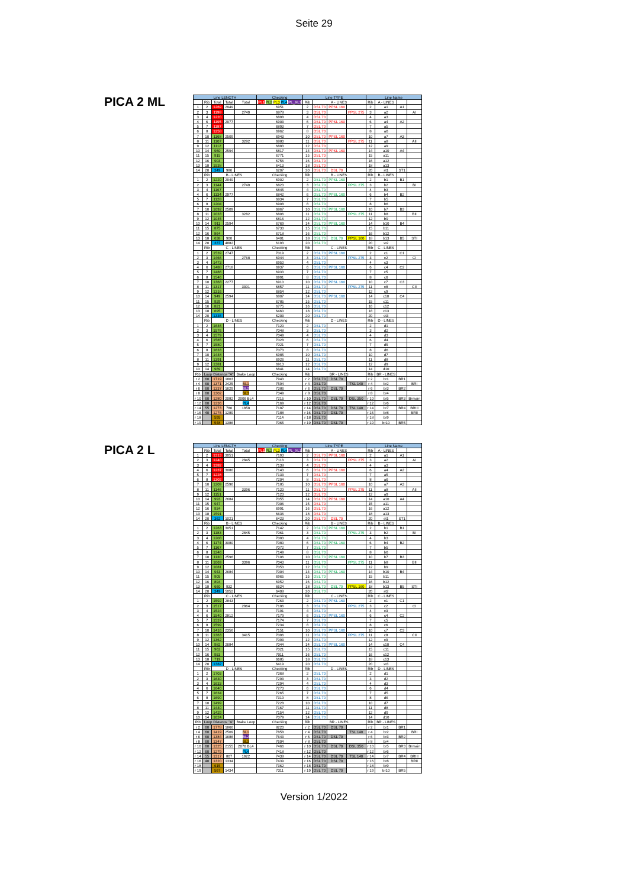Seite 29
PICA 2 ML
| Line LENGTH | | | | | Checking | Line TYPE | | | | Line Name | | | |
| --- | --- | --- | --- | --- | --- | --- | --- | --- | --- | --- | --- | --- | --- |
| | Rib | Total | Total | Total | PL1 PL2 PL3 PL4 PL_XL1 | Rib | A - LINES | | | Rib | A - LINES | | |
| 1 | 2 | 1269 | 2949 | | 6951 | 2 | DSL 70 | PPSL 160 | | 2 | a1 | A1 | |
| 2 | 3 | 1198 | | 2749 | 6878 | 3 | DSL 70 | | PPSL 275 | 3 | a2 | | AI |
| 3 | 4 | 1220 | | | 6898 | 4 | DSL 70 | | | 4 | a3 | | |
| 4 | 6 | 1195 | 2977 | | 6903 | 6 | DSL 70 | PPSL 160 | | 6 | a4 | A2 | |
| 5 | 7 | 1187 | | | 6893 | 7 | DSL 70 | | | 7 | a5 | | |
| 6 | 8 | 1258 | | | 6962 | 8 | DSL 70 | | | 8 | a6 | | |
| 7 | 10 | 1168 | 2509 | | 6943 | 10 | DSL 70 | PPSL 160 | | 10 | a7 | A3 | |
| 8 | 11 | 1107 | | 3282 | 6880 | 11 | DSL 70 | | PPSL 275 | 11 | a8 | | AII |
| 9 | 12 | 1112 | | | 6883 | 12 | DSL 70 | | | 12 | a9 | | |
| 10 | 14 | 960 | 2594 | | 6817 | 14 | DSL 70 | PPSL 160 | | 14 | a10 | A4 | |
| 11 | 15 | 915 | | | 6771 | 15 | DSL 70 | | | 15 | a11 | | |
| 12 | 16 | 903 | | | 6756 | 16 | DSL 70 | | | 16 | a12 | | |
| 13 | 18 | 1538 | | | 6413 | 18 | DSL 70 | | | 18 | a13 | | |
| 14 | 20 | 349 | 986 | | 6207 | 20 | DSL 70 | DSL 70 | | 20 | st1 | ST1 | |
| | Rib | B - LINES | | | Checking | Rib | B - LINES | | | Rib | B - LINES | | |
| 1 | 2 | 1220 | 2949 | | 6902 | 2 | DSL 70 | PPSL 160 | | 2 | b1 | B1 | |
| 2 | 3 | 1144 | | 2749 | 6823 | 3 | DSL 70 | | PPSL 275 | 3 | b2 | | BI |
| 3 | 4 | 1167 | | | 6845 | 4 | DSL 70 | | | 4 | b3 | | |
| 4 | 6 | 1134 | 2977 | | 6842 | 6 | DSL 70 | PPSL 160 | | 6 | b4 | B2 | |
| 5 | 7 | 1128 | | | 6834 | 7 | DSL 70 | | | 7 | b5 | | |
| 6 | 8 | 1204 | | | 6908 | 8 | DSL 70 | | | 8 | b6 | | |
| 7 | 10 | 1092 | 2509 | | 6867 | 10 | DSL 70 | PPSL 160 | | 10 | b7 | B3 | |
| 8 | 11 | 1033 | | 3282 | 6806 | 11 | DSL 70 | | PPSL 275 | 11 | b8 | | BII |
| 9 | 12 | 1045 | | | 6816 | 12 | DSL 70 | | | 12 | b9 | | |
| 10 | 14 | 911 | 2594 | | 6769 | 14 | DSL 70 | PPSL 160 | | 14 | b10 | B4 | |
| 11 | 15 | 875 | | | 6730 | 15 | DSL 70 | | | 15 | b11 | | |
| 12 | 16 | 864 | | | 6718 | 16 | DSL 70 | | | 16 | b12 | | |
| 13 | 18 | 638 | 900 | | 6401 | 18 | DSL 70 | DSL 70 | PPSL 160 | 18 | b13 | B5 | STI |
| 14 | 20 | 337 | 4882 | | 6193 | 20 | DSL 70 | | | 20 | st2 | | |
| | Rib | C - LINES | | | Checking | Rib | C - LINES | | | Rib | C - LINES | | |
| 1 | 2 | 1539 | 2747 | | 7019 | 2 | DSL 70 | PPSL 160 | | 2 | c1 | C1 | |
| 2 | 3 | 1466 | | 2768 | 6944 | 3 | DSL 70 | | PPSL 275 | 3 | c2 | | CI |
| 3 | 4 | 1473 | | | 6950 | 4 | DSL 70 | | | 4 | c3 | | |
| 4 | 6 | 1488 | 2718 | | 6937 | 6 | DSL 70 | PPSL 160 | | 6 | c4 | C2 | |
| 5 | 7 | 1486 | | | 6933 | 7 | DSL 70 | | | 7 | c5 | | |
| 6 | 8 | 1546 | | | 6991 | 8 | DSL 70 | | | 8 | c6 | | |
| 7 | 10 | 1368 | 2277 | | 6910 | 10 | DSL 70 | PPSL 160 | | 10 | c7 | C3 | |
| 8 | 11 | 1317 | | 3301 | 6857 | 11 | DSL 70 | | PPSL 275 | 11 | c8 | | CII |
| 9 | 12 | 1316 | | | 6854 | 12 | DSL 70 | | | 12 | c9 | | |
| 10 | 14 | 949 | 2594 | | 6807 | 14 | DSL 70 | PPSL 160 | | 14 | c10 | C4 | |
| 11 | 15 | 929 | | | 6785 | 15 | DSL 70 | | | 15 | c11 | | |
| 12 | 16 | 821 | | | 6775 | 16 | DSL 70 | | | 16 | c12 | | |
| 13 | 18 | 695 | | | 6460 | 18 | DSL 70 | | | 18 | c13 | | |
| 14 | 20 | 1336 | | | 6203 | 20 | DSL 70 | | | 20 | st3 | | |
| | Rib | D - LINES | | | Checking | Rib | D - LINES | | | Rib | D - LINES | | |
| 1 | 2 | 1646 | | | 7120 | 2 | DSL 70 | | | 2 | d1 | | |
| 2 | 3 | 1576 | | | 7048 | 3 | DSL 70 | | | 3 | d2 | | |
| 3 | 4 | 1579 | | | 7049 | 4 | DSL 70 | | | 4 | d3 | | |
| 4 | 6 | 1585 | | | 7028 | 6 | DSL 70 | | | 6 | d4 | | |
| 5 | 7 | 1580 | | | 7021 | 7 | DSL 70 | | | 7 | d5 | | |
| 6 | 8 | 1633 | | | 7073 | 8 | DSL 70 | | | 8 | d6 | | |
| 7 | 10 | 1448 | | | 6985 | 10 | DSL 70 | | | 10 | d7 | | |
| 8 | 11 | 1391 | | | 6926 | 11 | DSL 70 | | | 11 | d8 | | |
| 9 | 12 | 1381 | | | 6913 | 12 | DSL 70 | | | 12 | d9 | | |
| 10 | 14 | 989 | | | 6841 | 14 | DSL 70 | | | 14 | d10 | | |
| Rib | Loop Distance "A" | | | Brake Loop | Checking | Rib | BR - LINES | | | Rib | BR - LINES | | |
| r 2 | 60 | 1719 | 1803 | | 7943 | r 2 | DSL 70 | DSL 70 | | r 2 | br1 | BR1 | |
| r 4 | 60 | 1371 | 2425 | BL1 | 7594 | r 4 | DSL 70 | | TSL 140 | r 4 | br2 | | BRI |
| r 6 | 60 | 1337 | 1629 | BL2 | 7386 | r 6 | DSL 70 | DSL 70 | | r 6 | br3 | BR2 | |
| r 8 | 60 | 1302 | | BL3 | 7349 | r 8 | DSL 70 | | | r 8 | br4 | | |
| r 10 | 60 | 1280 | 2082 | 2006 BL4 | 7215 | r 10 | DSL 70 | DSL 70 | DSL 350 | r 10 | br5 | BR3 | Brmain |
| r 12 | 60 | 1236 | | PL4 | 7169 | r 12 | DSL 70 | | | r 12 | br6 | | |
| r 14 | 55 | 1273 | 780 | 1858 | 7187 | r 14 | DSL 70 | DSL 70 | TSL 140 | r 14 | br7 | BR4 | BRIII |
| r 16 | 40 | 1276 | 1289 | | 7188 | r 16 | DSL 70 | DSL 70 | | r 16 | br8 | | BRII |
| r 18 | | 595 | | | 7114 | r 18 | DSL 70 | | | r 18 | br9 | | |
| r 19 | | 548 | 1386 | | 7065 | r 19 | DSL 70 | DSL 70 | | r 19 | br10 | BR5 | |
PICA 2 L
| Line LENGTH | | | | | Checking | Line TYPE | | | | Line Name | | | |
| --- | --- | --- | --- | --- | --- | --- | --- | --- | --- | --- | --- | --- | --- |
| | Rib | Total | Total | Total | PL1 PL2 PL3 PL4 PL_XL1 | Rib | A - LINES | | | Rib | A - LINES | | |
| 1 | 2 | 1313 | 3051 | | 7193 | 2 | DSL 70 | PPSL 160 | | 2 | a1 | A1 | |
| 2 | 3 | 1240 | | 2845 | 7118 | 3 | DSL 70 | | PPSL 275 | 3 | a2 | | AI |
| 3 | 4 | 1282 | | | 7138 | 4 | DSL 70 | | | 4 | a3 | | |
| 4 | 6 | 1237 | 3080 | | 7143 | 6 | DSL 70 | PPSL 160 | | 6 | a4 | A2 | |
| 5 | 7 | 1228 | | | 7133 | 7 | DSL 70 | | | 7 | a5 | | |
| 6 | 8 | 1302 | | | 7204 | 8 | DSL 70 | | | 8 | a6 | | |
| 7 | 10 | 1209 | 2596 | | 7185 | 10 | DSL 70 | PPSL 160 | | 10 | a7 | A3 | |
| 8 | 11 | 1146 | | 3396 | 7120 | 11 | DSL 70 | | PPSL 275 | 11 | a8 | | AII |
| 9 | 12 | 1151 | | | 7123 | 12 | DSL 70 | | | 12 | a9 | | |
| 10 | 14 | 993 | 2684 | | 7055 | 14 | DSL 70 | PPSL 160 | | 14 | a10 | A4 | |
| 11 | 15 | 947 | | | 7006 | 15 | DSL 70 | | | 15 | a11 | | |
| 12 | 16 | 934 | | | 6991 | 16 | DSL 70 | | | 16 | a12 | | |
| 13 | 18 | 1591 | | | 6636 | 18 | DSL 70 | | | 18 | a13 | | |
| 14 | 20 | 362 | 1021 | | 6423 | 20 | DSL 70 | DSL 70 | | 20 | st1 | ST1 | |
| | Rib | B - LINES | | | Checking | Rib | B - LINES | | | Rib | B - LINES | | |
| 1 | 2 | 1263 | 3051 | | 7142 | 2 | DSL 70 | PPSL 160 | | 2 | b1 | B1 | |
| 2 | 3 | 1183 | | 2845 | 7061 | 3 | DSL 70 | | PPSL 275 | 3 | b2 | | BI |
| 3 | 4 | 1208 | | | 7083 | 4 | DSL 70 | | | 4 | b3 | | |
| 4 | 6 | 1174 | 3080 | | 7080 | 6 | DSL 70 | PPSL 160 | | 6 | b4 | B2 | |
| 5 | 7 | 1167 | | | 7072 | 7 | DSL 70 | | | 7 | b5 | | |
| 6 | 8 | 1246 | | | 7149 | 8 | DSL 70 | | | 8 | b6 | | |
| 7 | 10 | 1130 | 2596 | | 7106 | 10 | DSL 70 | PPSL 160 | | 10 | b7 | B3 | |
| 8 | 11 | 1069 | | 3396 | 7043 | 11 | DSL 70 | | PPSL 275 | 11 | b8 | | BII |
| 9 | 12 | 1081 | | | 7053 | 12 | DSL 70 | | | 12 | b9 | | |
| 10 | 14 | 943 | 2684 | | 7004 | 14 | DSL 70 | PPSL 160 | | 14 | b10 | B4 | |
| 11 | 15 | 905 | | | 6965 | 15 | DSL 70 | | | 15 | b11 | | |
| 12 | 16 | 894 | | | 6952 | 16 | DSL 70 | | | 16 | b12 | | |
| 13 | 18 | 660 | 932 | | 6624 | 18 | DSL 70 | DSL 70 | PPSL 160 | 18 | b13 | B5 | STI |
| 14 | 20 | 349 | 5052 | | 6408 | 20 | DSL 70 | | | 20 | st2 | | |
| | Rib | C - LINES | | | Checking | Rib | C - LINES | | | Rib | C - LINES | | |
| 1 | 2 | 1592 | 2843 | | 7263 | 2 | DSL 70 | PPSL 160 | | 2 | c1 | C1 | |
| 2 | 3 | 1517 | | 2864 | 7186 | 3 | DSL 70 | | PPSL 275 | 3 | c2 | | CI |
| 3 | 4 | 1524 | | | 7191 | 4 | DSL 70 | | | 4 | c3 | | |
| 4 | 6 | 1540 | 2812 | | 7179 | 6 | DSL 70 | PPSL 160 | | 6 | c4 | C2 | |
| 5 | 7 | 1537 | | | 7174 | 7 | DSL 70 | | | 7 | c5 | | |
| 6 | 8 | 1599 | | | 7234 | 8 | DSL 70 | | | 8 | c6 | | |
| 7 | 10 | 1416 | 2356 | | 7151 | 10 | DSL 70 | PPSL 160 | | 10 | c7 | C3 | |
| 8 | 11 | 1363 | | 3415 | 7096 | 11 | DSL 70 | | PPSL 275 | 11 | c8 | | CII |
| 9 | 12 | 1362 | | | 7093 | 12 | DSL 70 | | | 12 | c9 | | |
| 10 | 14 | 982 | 2684 | | 7044 | 14 | DSL 70 | PPSL 160 | | 14 | c10 | C4 | |
| 11 | 15 | 962 | | | 7021 | 15 | DSL 70 | | | 15 | c11 | | |
| 12 | 16 | 953 | | | 7011 | 16 | DSL 70 | | | 16 | c12 | | |
| 13 | 18 | 719 | | | 6685 | 18 | DSL 70 | | | 18 | c13 | | |
| 14 | 20 | 1382 | | | 6419 | 20 | DSL 70 | | | 20 | st3 | | |
| | Rib | D - LINES | | | Checking | Rib | D - LINES | | | Rib | D - LINES | | |
| 1 | 2 | 1703 | | | 7368 | 2 | DSL 70 | | | 2 | d1 | | |
| 2 | 3 | 1630 | | | 7293 | 3 | DSL 70 | | | 3 | d2 | | |
| 3 | 4 | 1633 | | | 7294 | 4 | DSL 70 | | | 4 | d3 | | |
| 4 | 6 | 1640 | | | 7273 | 6 | DSL 70 | | | 6 | d4 | | |
| 5 | 7 | 1634 | | | 7265 | 7 | DSL 70 | | | 7 | d5 | | |
| 6 | 8 | 1690 | | | 7319 | 8 | DSL 70 | | | 8 | d6 | | |
| 7 | 10 | 1499 | | | 7228 | 10 | DSL 70 | | | 10 | d7 | | |
| 8 | 11 | 1440 | | | 7167 | 11 | DSL 70 | | | 11 | d8 | | |
| 9 | 12 | 1429 | | | 7154 | 12 | DSL 70 | | | 12 | d9 | | |
| 10 | 14 | 1024 | | | 7079 | 14 | DSL 70 | | | 14 | d10 | | |
| Rib | Loop Distance "A" | | | Brake Loop | Checking | Rib | BR - LINES | | | Rib | BR - LINES | | |
| r 2 | 60 | 1778 | 1866 | | 8220 | r 2 | DSL 70 | DSL 70 | | r 2 | br1 | BR1 | |
| r 4 | 60 | 1419 | 2509 | BL1 | 7858 | r 4 | DSL 70 | | TSL 140 | r 4 | br2 | | BRI |
| r 6 | 60 | 1384 | 1686 | BL2 | 7643 | r 6 | DSL 70 | DSL 70 | | r 6 | br3 | BR2 | |
| r 8 | 60 | 1347 | | BL3 | 7604 | r 8 | DSL 70 | | | r 8 | br4 | | |
| r 10 | 60 | 1325 | 2155 | 2076 BL4 | 7466 | r 10 | DSL 70 | DSL 70 | DSL 350 | r 10 | br5 | BR3 | Brmain |
| r 12 | 60 | 1279 | | PL4 | 7418 | r 12 | DSL 70 | | | r 12 | br6 | | |
| r 14 | 55 | 1317 | 807 | 1922 | 7438 | r 14 | DSL 70 | DSL 70 | TSL 140 | r 14 | br7 | BR4 | BRIII |
| r 16 | 40 | 1320 | 1334 | | 7439 | r 16 | DSL 70 | DSL 70 | | r 16 | br8 | | BRII |
| r 18 | | 615 | | | 7362 | r 18 | DSL 70 | | | r 18 | br9 | | |
| r 19 | | 567 | 1434 | | 7311 | r 19 | DSL 70 | DSL 70 | | r 19 | br10 | BR5 | |
Version 1/2022